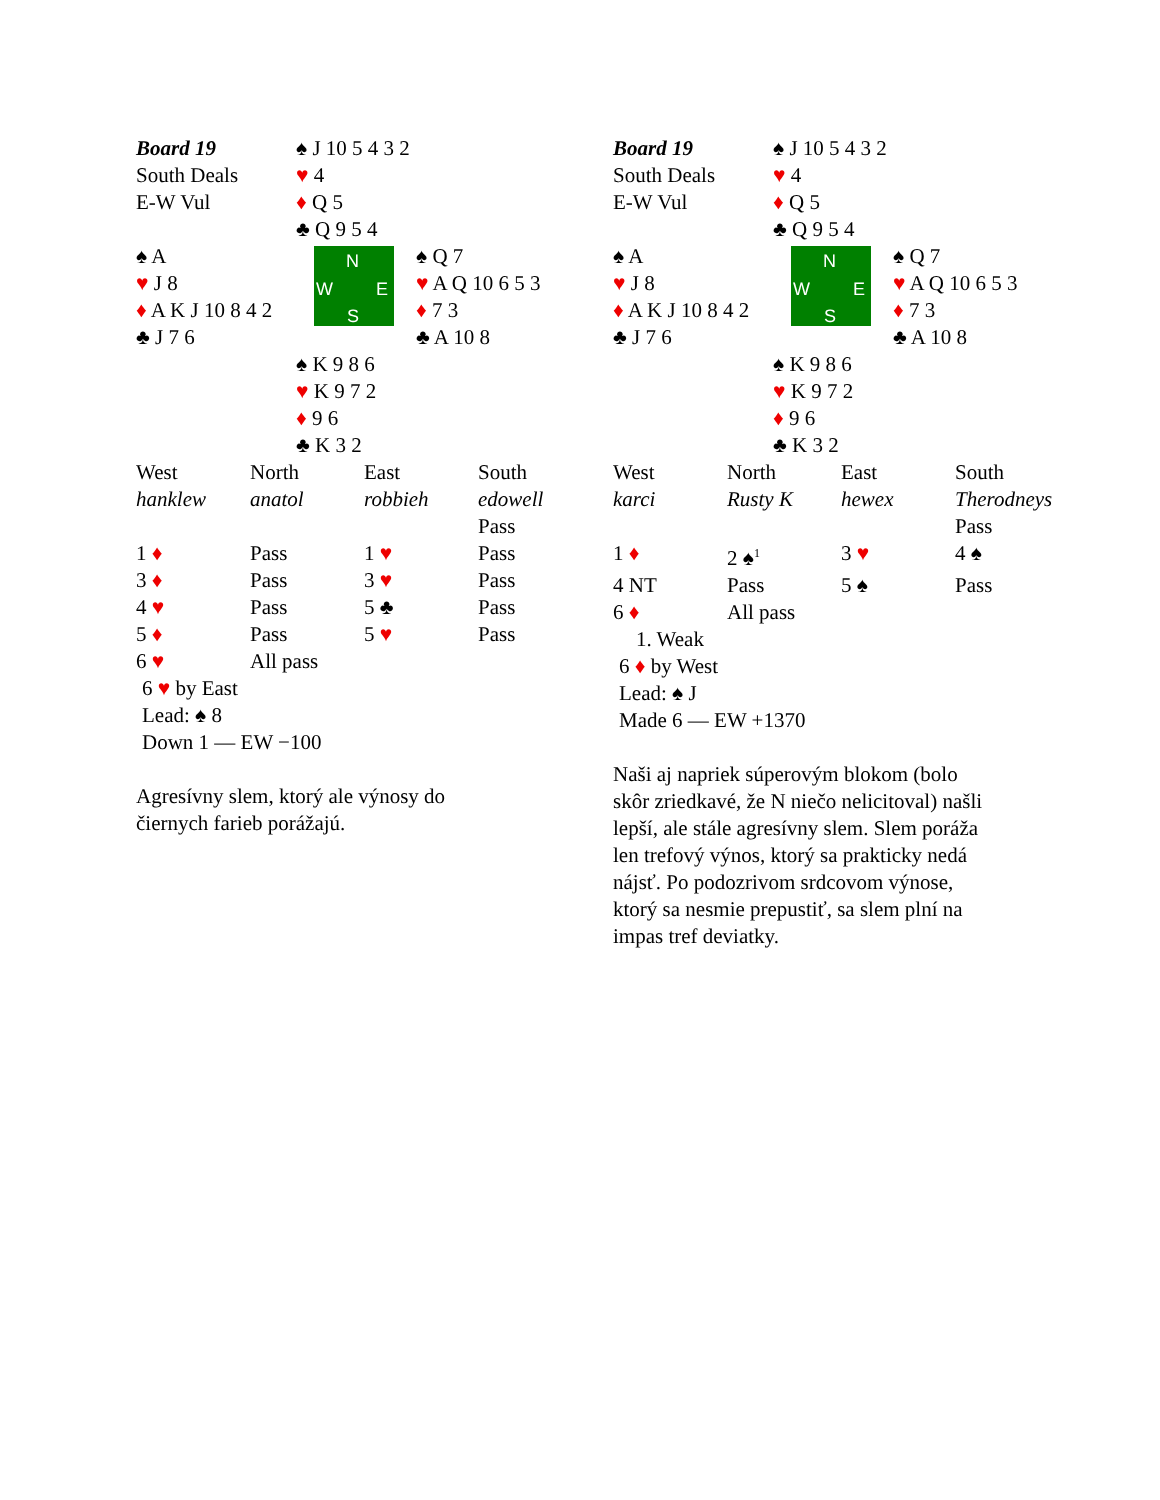| Board 19 South Deals E-W Vul | ♠ J 10 5 4 3 2 ♥ 4 ♦ Q 5 ♣ Q 9 5 4 | |
| ♠ A ♥ J 8 ♦ A K J 10 8 4 2 ♣ J 7 6 | N W E S | ♠ Q 7 ♥ A Q 10 6 5 3 ♦ 7 3 ♣ A 10 8 |
| | ♠ K 9 8 6 ♥ K 9 7 2 ♦ 9 6 ♣ K 3 2 | |
| West | North | East | South |
| hanklew | anatol | robbieh | edowell |
| | | | Pass |
| 1 ♦ | Pass | 1 ♥ | Pass |
| 3 ♦ | Pass | 3 ♥ | Pass |
| 4 ♥ | Pass | 5 ♣ | Pass |
| 5 ♦ | Pass | 5 ♥ | Pass |
| 6 ♥ | All pass | | |
6 ♥ by East
Lead: ♠ 8
Down 1 — EW −100
Agresívny slem, ktorý ale výnosy do
čiernych farieb porážajú.
| Board 19 South Deals E-W Vul | ♠ J 10 5 4 3 2 ♥ 4 ♦ Q 5 ♣ Q 9 5 4 | |
| ♠ A ♥ J 8 ♦ A K J 10 8 4 2 ♣ J 7 6 | N W E S | ♠ Q 7 ♥ A Q 10 6 5 3 ♦ 7 3 ♣ A 10 8 |
| | ♠ K 9 8 6 ♥ K 9 7 2 ♦ 9 6 ♣ K 3 2 | |
| West | North | East | South |
| karci | Rusty K | hewex | Therodneys |
| | | | Pass |
| 1 ♦ | 2 ♠<sup>1</sup> | 3 ♥ | 4 ♠ |
| 4 NT | Pass | 5 ♠ | Pass |
| 6 ♦ | All pass | | |
1. Weak
6 ♦ by West
Lead: ♠ J
Made 6 — EW +1370
Naši aj napriek súperovým blokom (bolo
skôr zriedkavé, že N niečo nelicitoval) našli
lepší, ale stále agresívny slem. Slem poráža
len trefový výnos, ktorý sa prakticky nedá
nájsť. Po podozrivom srdcovom výnose,
ktorý sa nesmie prepustiť, sa slem plní na
impas tref deviatky.